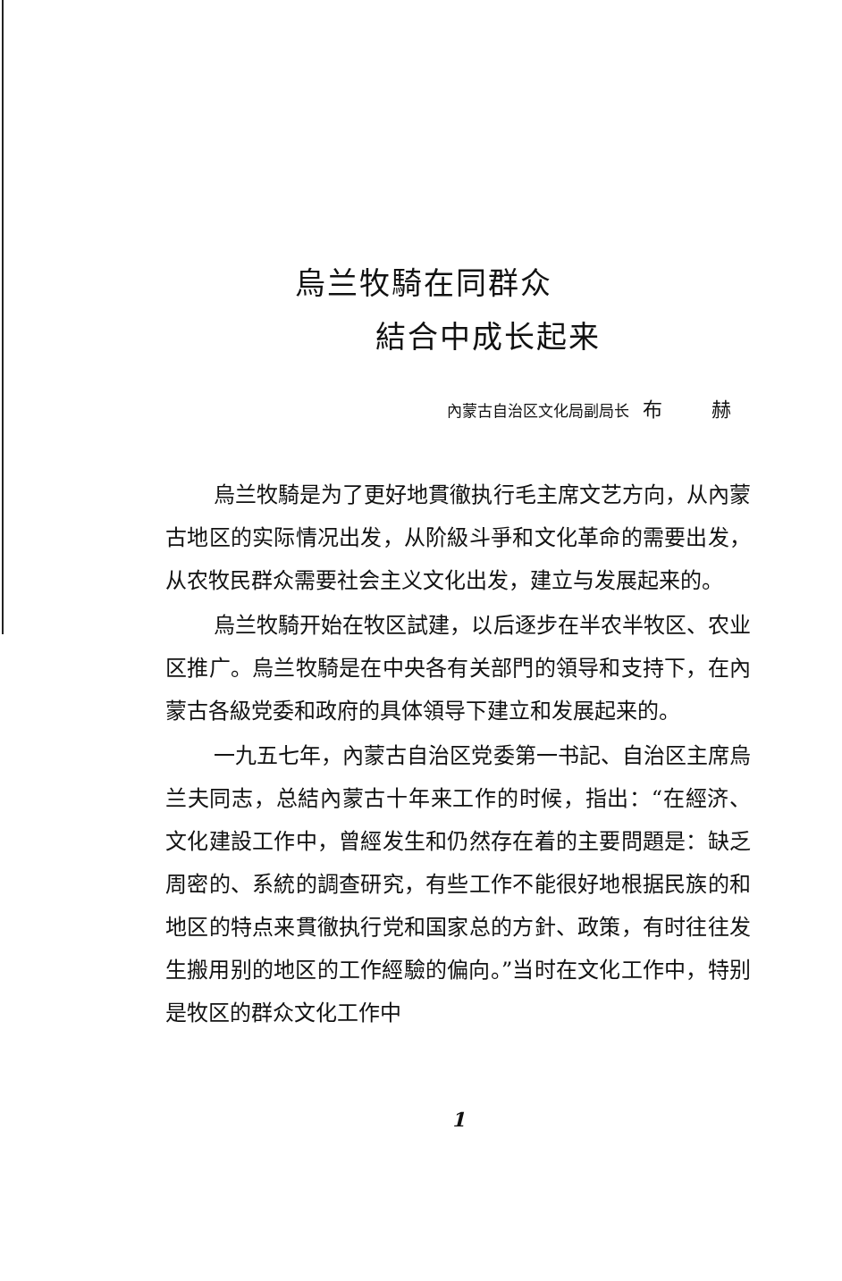烏兰牧騎在同群众
結合中成长起来
內蒙古自治区文化局副局长 布 赫
烏兰牧騎是为了更好地貫徹执行毛主席文艺方向，从內蒙古地区的实际情况出发，从阶級斗爭和文化革命的需要出发，从农牧民群众需要社会主义文化出发，建立与发展起来的。
烏兰牧騎开始在牧区試建，以后逐步在半农半牧区、农业区推广。烏兰牧騎是在中央各有关部門的領导和支持下，在內蒙古各級党委和政府的具体領导下建立和发展起来的。
一九五七年，內蒙古自治区党委第一书記、自治区主席烏兰夫同志，总結內蒙古十年来工作的时候，指出：“在經济、文化建設工作中，曾經发生和仍然存在着的主要問題是：缺乏周密的、系統的調查研究，有些工作不能很好地根据民族的和地区的特点来貫徹执行党和国家总的方針、政策，有时往往发生搬用别的地区的工作經驗的偏向。”当时在文化工作中，特别是牧区的群众文化工作中
1